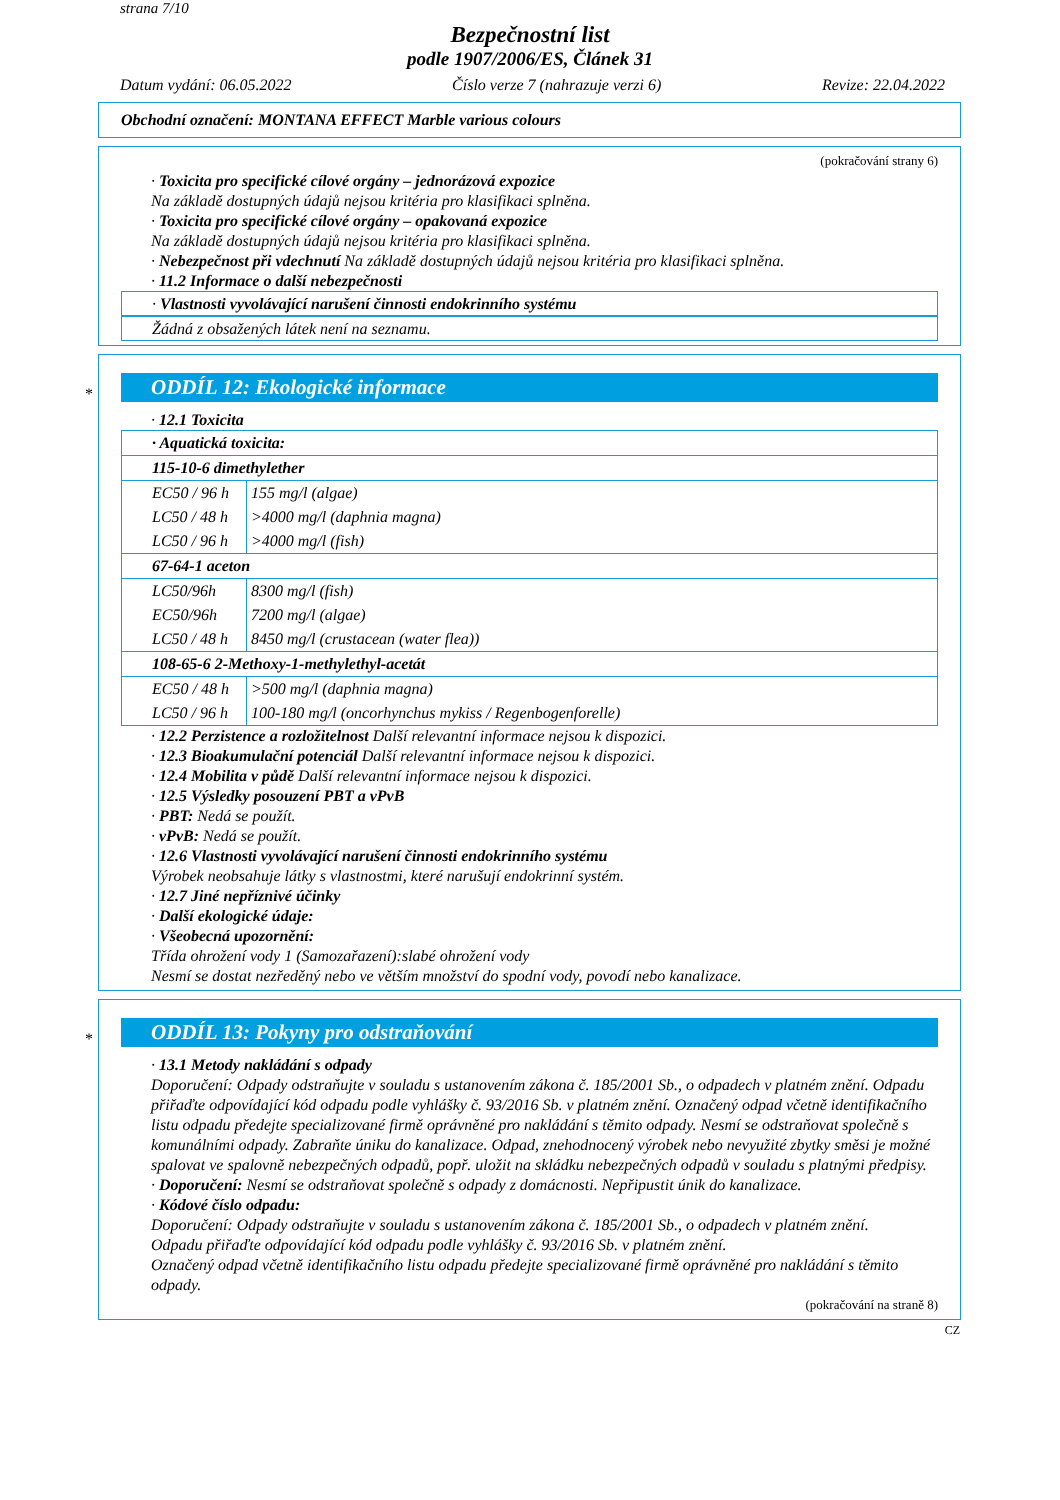strana 7/10
Bezpečnostní list
podle 1907/2006/ES, Článek 31
Datum vydání: 06.05.2022 Číslo verze 7 (nahrazuje verzi 6) Revize: 22.04.2022
Obchodní označení: MONTANA EFFECT Marble various colours
(pokračování strany 6)
· Toxicita pro specifické cílové orgány – jednorázová expozice
Na základě dostupných údajů nejsou kritéria pro klasifikaci splněna.
· Toxicita pro specifické cílové orgány – opakovaná expozice
Na základě dostupných údajů nejsou kritéria pro klasifikaci splněna.
· Nebezpečnost při vdechnutí Na základě dostupných údajů nejsou kritéria pro klasifikaci splněna.
· 11.2 Informace o další nebezpečnosti
· Vlastnosti vyvolávající narušení činnosti endokrinního systému
Žádná z obsažených látek není na seznamu.
*
ODDÍL 12: Ekologické informace
· 12.1 Toxicita
| · Aquatická toxicita: | |
| 115-10-6 dimethylether | |
| EC50 / 96 h | 155 mg/l (algae) |
| LC50 / 48 h | >4000 mg/l (daphnia magna) |
| LC50 / 96 h | >4000 mg/l (fish) |
| 67-64-1 aceton | |
| LC50/96h | 8300 mg/l (fish) |
| EC50/96h | 7200 mg/l (algae) |
| LC50 / 48 h | 8450 mg/l (crustacean (water flea)) |
| 108-65-6 2-Methoxy-1-methylethyl-acetát | |
| EC50 / 48 h | >500 mg/l (daphnia magna) |
| LC50 / 96 h | 100-180 mg/l (oncorhynchus mykiss / Regenbogenforelle) |
· 12.2 Perzistence a rozložitelnost Další relevantní informace nejsou k dispozici.
· 12.3 Bioakumulační potenciál Další relevantní informace nejsou k dispozici.
· 12.4 Mobilita v půdě Další relevantní informace nejsou k dispozici.
· 12.5 Výsledky posouzení PBT a vPvB
· PBT: Nedá se použít.
· vPvB: Nedá se použít.
· 12.6 Vlastnosti vyvolávající narušení činnosti endokrinního systému
Výrobek neobsahuje látky s vlastnostmi, které narušují endokrinní systém.
· 12.7 Jiné nepříznivé účinky
· Další ekologické údaje:
· Všeobecná upozornění:
Třída ohrožení vody 1 (Samozařazení):slabé ohrožení vody
Nesmí se dostat nezředěný nebo ve větším množství do spodní vody, povodí nebo kanalizace.
*
ODDÍL 13: Pokyny pro odstraňování
· 13.1 Metody nakládání s odpady
Doporučení: Odpady odstraňujte v souladu s ustanovením zákona č. 185/2001 Sb., o odpadech v platném znění. Odpadu přiřaďte odpovídající kód odpadu podle vyhlášky č. 93/2016 Sb. v platném znění. Označený odpad včetně identifikačního listu odpadu předejte specializované firmě oprávněné pro nakládání s těmito odpady. Nesmí se odstraňovat společně s komunálními odpady. Zabraňte úniku do kanalizace. Odpad, znehodnocený výrobek nebo nevyužité zbytky směsi je možné spalovat ve spalovně nebezpečných odpadů, popř. uložit na skládku nebezpečných odpadů v souladu s platnými předpisy.
· Doporučení: Nesmí se odstraňovat společně s odpady z domácnosti. Nepřipustit únik do kanalizace.
· Kódové číslo odpadu:
Doporučení: Odpady odstraňujte v souladu s ustanovením zákona č. 185/2001 Sb., o odpadech v platném znění.
Odpadu přiřaďte odpovídající kód odpadu podle vyhlášky č. 93/2016 Sb. v platném znění.
Označený odpad včetně identifikačního listu odpadu předejte specializované firmě oprávněné pro nakládání s těmito odpady.
(pokračování na straně 8)
CZ